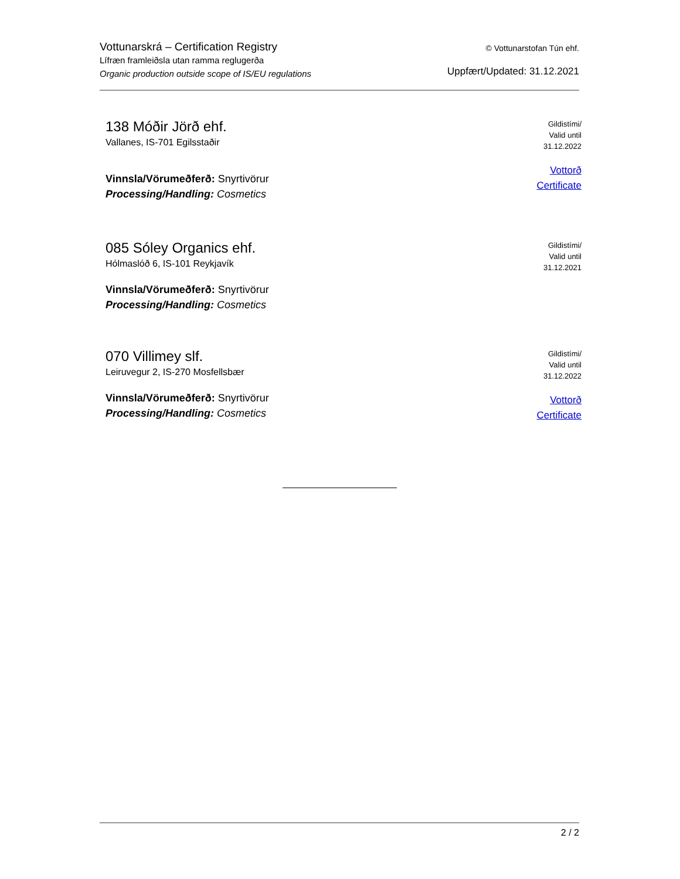Vottunarskrá – Certification Registry
Lífræn framleiðsla utan ramma reglugerða
Organic production outside scope of IS/EU regulations
© Vottunarstofan Tún ehf.
Uppfært/Updated: 31.12.2021
138 Móðir Jörð ehf.
Vallanes, IS-701 Egilsstaðir
Vinnsla/Vörumeðferð: Snyrtivörur
Processing/Handling: Cosmetics
Gildistími/
Valid until
31.12.2022
Vottorð
Certificate
085 Sóley Organics ehf.
Hólmaslóð 6, IS-101 Reykjavík
Vinnsla/Vörumeðferð: Snyrtivörur
Processing/Handling: Cosmetics
Gildistími/
Valid until
31.12.2021
070 Villimey slf.
Leiruvegur 2, IS-270 Mosfellsbær
Vinnsla/Vörumeðferð: Snyrtivörur
Processing/Handling: Cosmetics
Gildistími/
Valid until
31.12.2022
Vottorð
Certificate
2 / 2